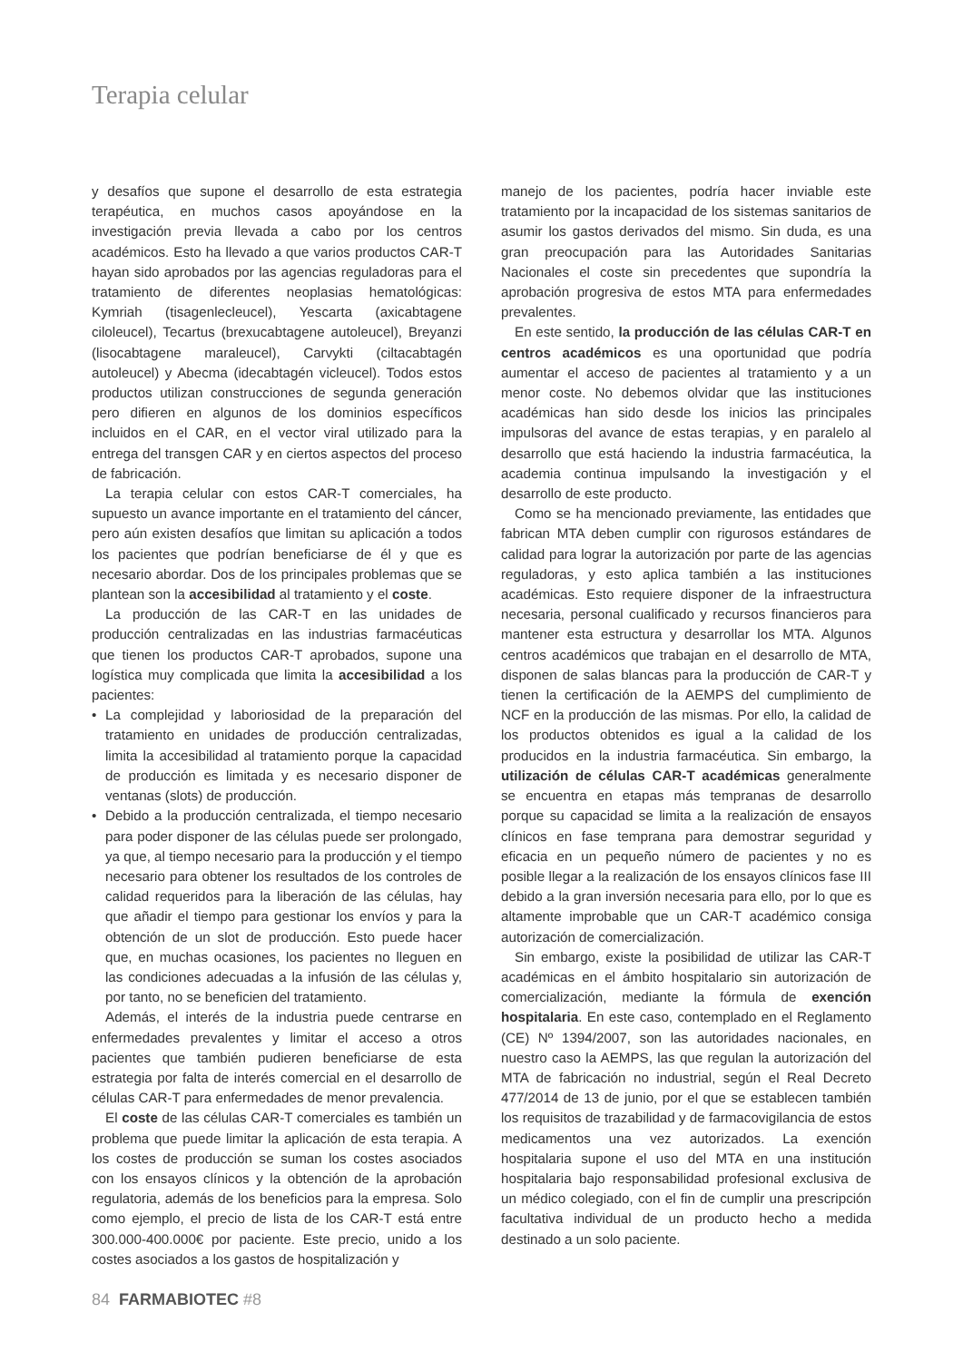Terapia celular
y desafíos que supone el desarrollo de esta estrategia terapéutica, en muchos casos apoyándose en la investigación previa llevada a cabo por los centros académicos. Esto ha llevado a que varios productos CAR-T hayan sido aprobados por las agencias reguladoras para el tratamiento de diferentes neoplasias hematológicas: Kymriah (tisagenlecleucel), Yescarta (axicabtagene ciloleucel), Tecartus (brexucabtagene autoleucel), Breyanzi (lisocabtagene maraleucel), Carvykti (ciltacabtagén autoleucel) y Abecma (idecabtagén vicleucel). Todos estos productos utilizan construcciones de segunda generación pero difieren en algunos de los dominios específicos incluidos en el CAR, en el vector viral utilizado para la entrega del transgen CAR y en ciertos aspectos del proceso de fabricación.
La terapia celular con estos CAR-T comerciales, ha supuesto un avance importante en el tratamiento del cáncer, pero aún existen desafíos que limitan su aplicación a todos los pacientes que podrían beneficiarse de él y que es necesario abordar. Dos de los principales problemas que se plantean son la accesibilidad al tratamiento y el coste.
La producción de las CAR-T en las unidades de producción centralizadas en las industrias farmacéuticas que tienen los productos CAR-T aprobados, supone una logística muy complicada que limita la accesibilidad a los pacientes:
• La complejidad y laboriosidad de la preparación del tratamiento en unidades de producción centralizadas, limita la accesibilidad al tratamiento porque la capacidad de producción es limitada y es necesario disponer de ventanas (slots) de producción.
• Debido a la producción centralizada, el tiempo necesario para poder disponer de las células puede ser prolongado, ya que, al tiempo necesario para la producción y el tiempo necesario para obtener los resultados de los controles de calidad requeridos para la liberación de las células, hay que añadir el tiempo para gestionar los envíos y para la obtención de un slot de producción. Esto puede hacer que, en muchas ocasiones, los pacientes no lleguen en las condiciones adecuadas a la infusión de las células y, por tanto, no se beneficien del tratamiento.
Además, el interés de la industria puede centrarse en enfermedades prevalentes y limitar el acceso a otros pacientes que también pudieren beneficiarse de esta estrategia por falta de interés comercial en el desarrollo de células CAR-T para enfermedades de menor prevalencia.
El coste de las células CAR-T comerciales es también un problema que puede limitar la aplicación de esta terapia. A los costes de producción se suman los costes asociados con los ensayos clínicos y la obtención de la aprobación regulatoria, además de los beneficios para la empresa. Solo como ejemplo, el precio de lista de los CAR-T está entre 300.000-400.000€ por paciente. Este precio, unido a los costes asociados a los gastos de hospitalización y
manejo de los pacientes, podría hacer inviable este tratamiento por la incapacidad de los sistemas sanitarios de asumir los gastos derivados del mismo. Sin duda, es una gran preocupación para las Autoridades Sanitarias Nacionales el coste sin precedentes que supondría la aprobación progresiva de estos MTA para enfermedades prevalentes.
En este sentido, la producción de las células CAR-T en centros académicos es una oportunidad que podría aumentar el acceso de pacientes al tratamiento y a un menor coste. No debemos olvidar que las instituciones académicas han sido desde los inicios las principales impulsoras del avance de estas terapias, y en paralelo al desarrollo que está haciendo la industria farmacéutica, la academia continua impulsando la investigación y el desarrollo de este producto.
Como se ha mencionado previamente, las entidades que fabrican MTA deben cumplir con rigurosos estándares de calidad para lograr la autorización por parte de las agencias reguladoras, y esto aplica también a las instituciones académicas. Esto requiere disponer de la infraestructura necesaria, personal cualificado y recursos financieros para mantener esta estructura y desarrollar los MTA. Algunos centros académicos que trabajan en el desarrollo de MTA, disponen de salas blancas para la producción de CAR-T y tienen la certificación de la AEMPS del cumplimiento de NCF en la producción de las mismas. Por ello, la calidad de los productos obtenidos es igual a la calidad de los producidos en la industria farmacéutica. Sin embargo, la utilización de células CAR-T académicas generalmente se encuentra en etapas más tempranas de desarrollo porque su capacidad se limita a la realización de ensayos clínicos en fase temprana para demostrar seguridad y eficacia en un pequeño número de pacientes y no es posible llegar a la realización de los ensayos clínicos fase III debido a la gran inversión necesaria para ello, por lo que es altamente improbable que un CAR-T académico consiga autorización de comercialización.
Sin embargo, existe la posibilidad de utilizar las CAR-T académicas en el ámbito hospitalario sin autorización de comercialización, mediante la fórmula de exención hospitalaria. En este caso, contemplado en el Reglamento (CE) Nº 1394/2007, son las autoridades nacionales, en nuestro caso la AEMPS, las que regulan la autorización del MTA de fabricación no industrial, según el Real Decreto 477/2014 de 13 de junio, por el que se establecen también los requisitos de trazabilidad y de farmacovigilancia de estos medicamentos una vez autorizados. La exención hospitalaria supone el uso del MTA en una institución hospitalaria bajo responsabilidad profesional exclusiva de un médico colegiado, con el fin de cumplir una prescripción facultativa individual de un producto hecho a medida destinado a un solo paciente.
84 FARMABIOTEC #8